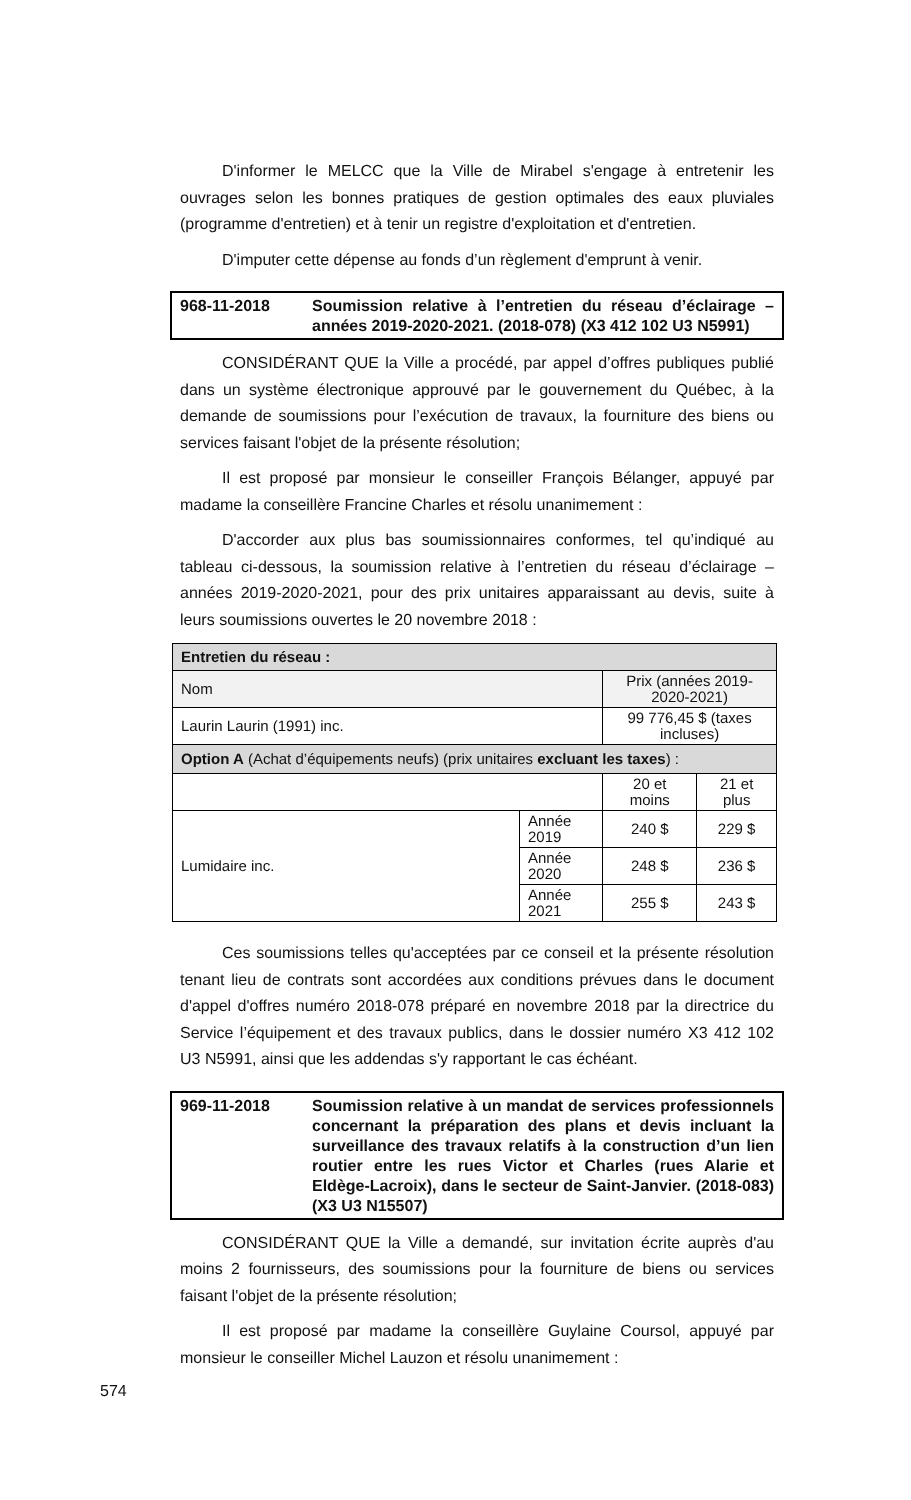D'informer le MELCC que la Ville de Mirabel s'engage à entretenir les ouvrages selon les bonnes pratiques de gestion optimales des eaux pluviales (programme d'entretien) et à tenir un registre d'exploitation et d'entretien.
D'imputer cette dépense au fonds d’un règlement d'emprunt à venir.
968-11-2018 Soumission relative à l’entretien du réseau d’éclairage – années 2019-2020-2021. (2018-078) (X3 412 102 U3 N5991)
CONSIDÉRANT QUE la Ville a procédé, par appel d’offres publiques publié dans un système électronique approuvé par le gouvernement du Québec, à la demande de soumissions pour l’exécution de travaux, la fourniture des biens ou services faisant l'objet de la présente résolution;
Il est proposé par monsieur le conseiller François Bélanger, appuyé par madame la conseillère Francine Charles et résolu unanimement :
D'accorder aux plus bas soumissionnaires conformes, tel qu’indiqué au tableau ci-dessous, la soumission relative à l’entretien du réseau d’éclairage – années 2019-2020-2021, pour des prix unitaires apparaissant au devis, suite à leurs soumissions ouvertes le 20 novembre 2018 :
| Entretien du réseau : | | | |
| Nom | | Prix (années 2019-2020-2021) | |
| Laurin Laurin (1991) inc. | | 99 776,45 $ (taxes incluses) | |
| Option A (Achat d’équipements neufs) (prix unitaires excluant les taxes ) : | | | |
| | | 20 et moins | 21 et plus |
| Lumidaire inc. | Année 2019 | 240 $ | 229 $ |
| | Année 2020 | 248 $ | 236 $ |
| | Année 2021 | 255 $ | 243 $ |
Ces soumissions telles qu'acceptées par ce conseil et la présente résolution tenant lieu de contrats sont accordées aux conditions prévues dans le document d'appel d'offres numéro 2018-078 préparé en novembre 2018 par la directrice du Service l’équipement et des travaux publics, dans le dossier numéro X3 412 102 U3 N5991, ainsi que les addendas s'y rapportant le cas échéant.
969-11-2018 Soumission relative à un mandat de services professionnels concernant la préparation des plans et devis incluant la surveillance des travaux relatifs à la construction d’un lien routier entre les rues Victor et Charles (rues Alarie et Eldège-Lacroix), dans le secteur de Saint-Janvier. (2018-083) (X3 U3 N15507)
CONSIDÉRANT QUE la Ville a demandé, sur invitation écrite auprès d'au moins 2 fournisseurs, des soumissions pour la fourniture de biens ou services faisant l'objet de la présente résolution;
Il est proposé par madame la conseillère Guylaine Coursol, appuyé par monsieur le conseiller Michel Lauzon et résolu unanimement :
574